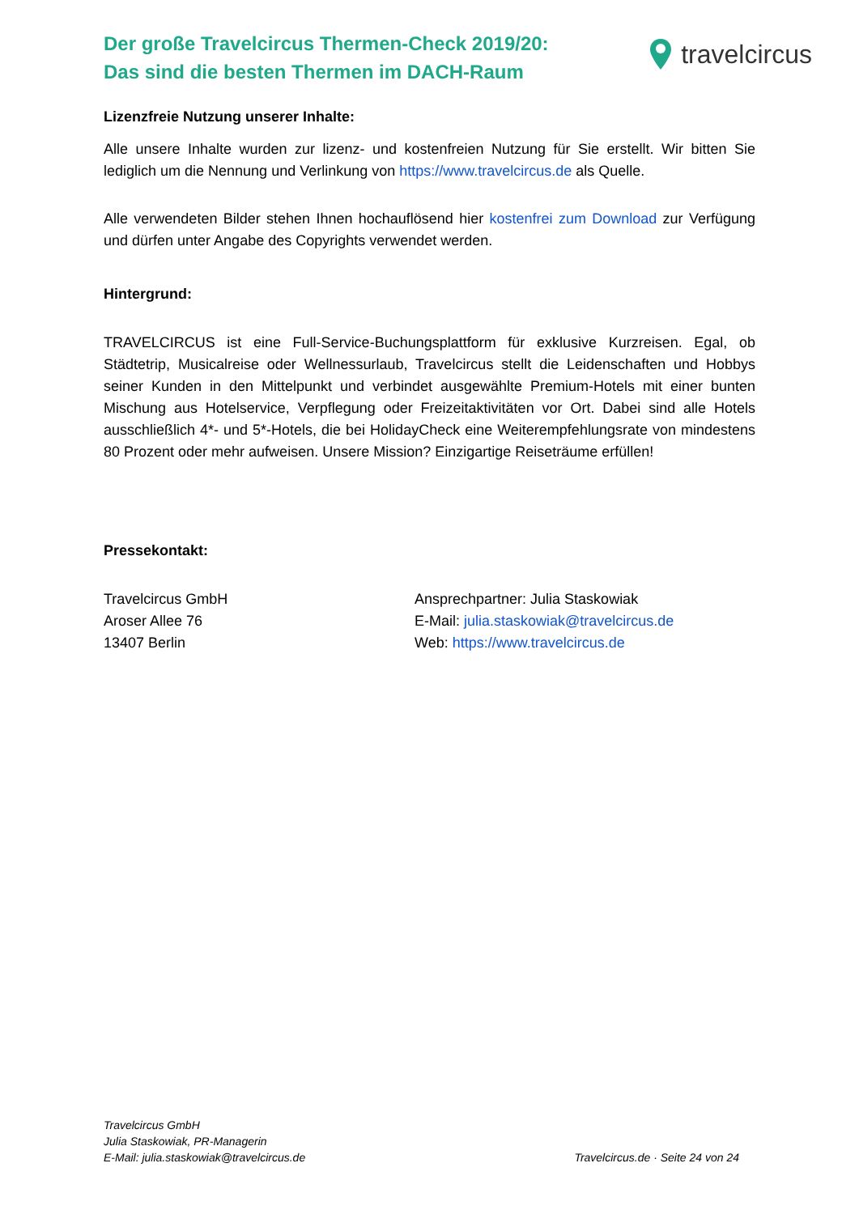Der große Travelcircus Thermen-Check 2019/20:
Das sind die besten Thermen im DACH-Raum
travelcircus
Lizenzfreie Nutzung unserer Inhalte:
Alle unsere Inhalte wurden zur lizenz- und kostenfreien Nutzung für Sie erstellt. Wir bitten Sie lediglich um die Nennung und Verlinkung von https://www.travelcircus.de als Quelle.
Alle verwendeten Bilder stehen Ihnen hochauflösend hier kostenfrei zum Download zur Verfügung und dürfen unter Angabe des Copyrights verwendet werden.
Hintergrund:
TRAVELCIRCUS ist eine Full-Service-Buchungsplattform für exklusive Kurzreisen. Egal, ob Städtetrip, Musicalreise oder Wellnessurlaub, Travelcircus stellt die Leidenschaften und Hobbys seiner Kunden in den Mittelpunkt und verbindet ausgewählte Premium-Hotels mit einer bunten Mischung aus Hotelservice, Verpflegung oder Freizeitaktivitäten vor Ort. Dabei sind alle Hotels ausschließlich 4*- und 5*-Hotels, die bei HolidayCheck eine Weiterempfehlungsrate von mindestens 80 Prozent oder mehr aufweisen. Unsere Mission? Einzigartige Reiseträume erfüllen!
Pressekontakt:
Travelcircus GmbH
Aroser Allee 76
13407 Berlin
Ansprechpartner: Julia Staskowiak
E-Mail: julia.staskowiak@travelcircus.de
Web: https://www.travelcircus.de
Travelcircus GmbH
Julia Staskowiak, PR-Managerin
E-Mail: julia.staskowiak@travelcircus.de
Travelcircus.de · Seite 24 von 24